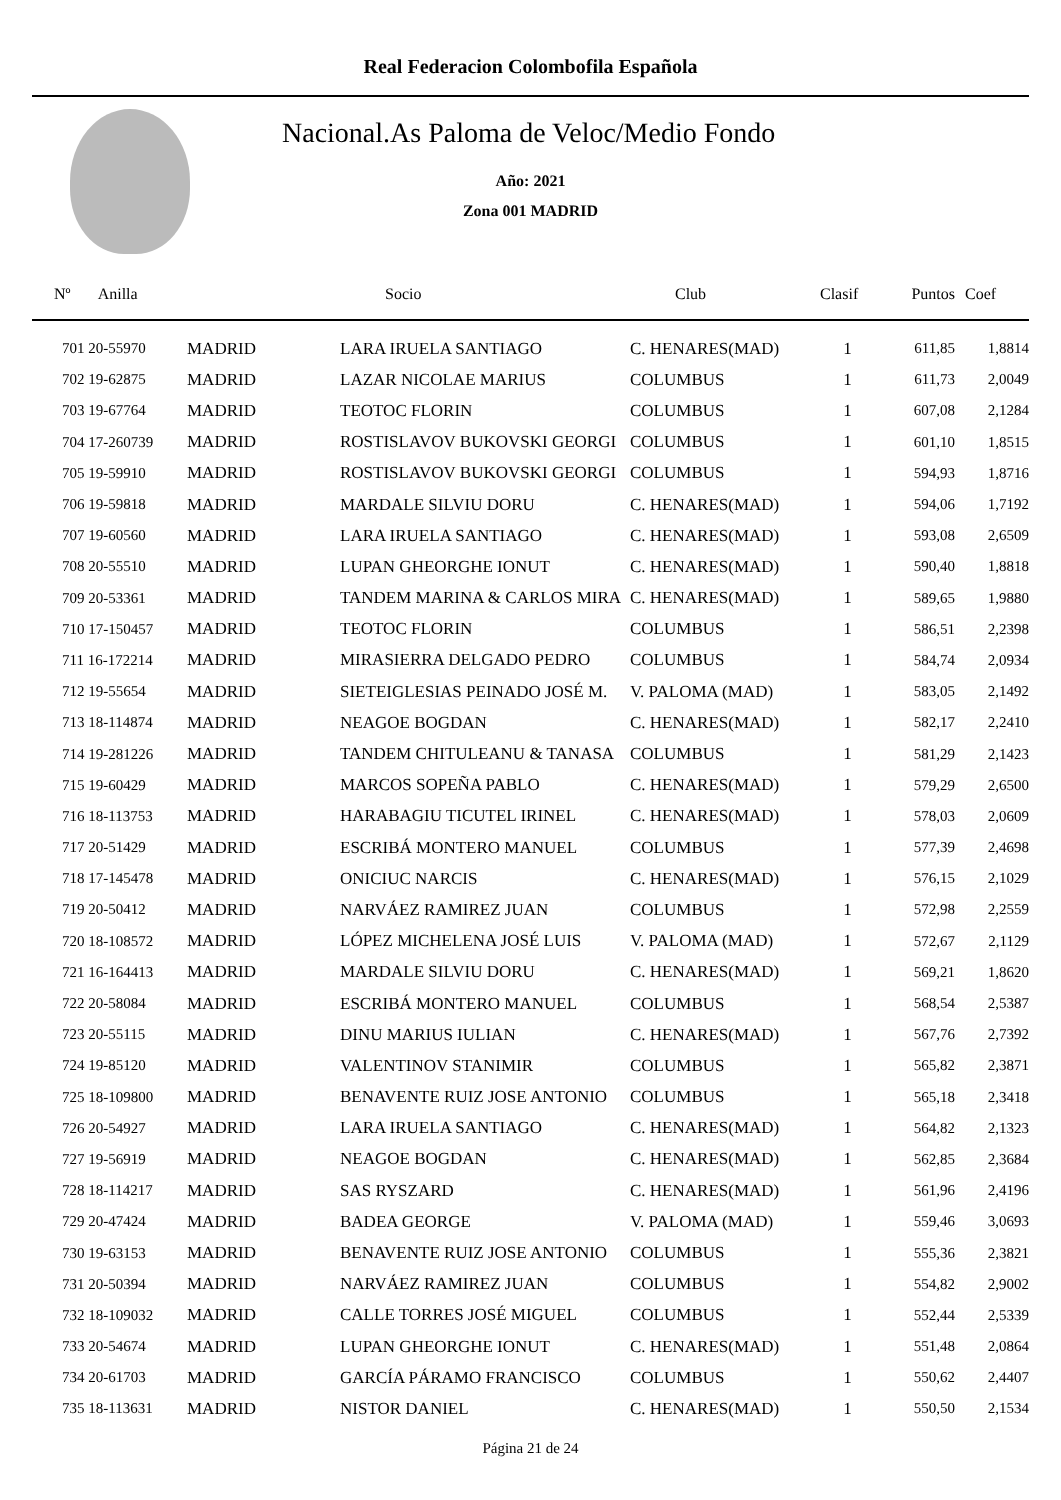Real Federacion Colombofila Española
Nacional.As Paloma de Veloc/Medio Fondo
Año: 2021
Zona 001 MADRID
| Nº Anilla | | Socio | Club | Clasif | Puntos | Coef |
| --- | --- | --- | --- | --- | --- | --- |
| 701 20-55970 | MADRID | LARA IRUELA SANTIAGO | C. HENARES(MAD) | 1 | 611,85 | 1,8814 |
| 702 19-62875 | MADRID | LAZAR NICOLAE MARIUS | COLUMBUS | 1 | 611,73 | 2,0049 |
| 703 19-67764 | MADRID | TEOTOC FLORIN | COLUMBUS | 1 | 607,08 | 2,1284 |
| 704 17-260739 | MADRID | ROSTISLAVOV BUKOVSKI GEORGI | COLUMBUS | 1 | 601,10 | 1,8515 |
| 705 19-59910 | MADRID | ROSTISLAVOV BUKOVSKI GEORGI | COLUMBUS | 1 | 594,93 | 1,8716 |
| 706 19-59818 | MADRID | MARDALE SILVIU DORU | C. HENARES(MAD) | 1 | 594,06 | 1,7192 |
| 707 19-60560 | MADRID | LARA IRUELA SANTIAGO | C. HENARES(MAD) | 1 | 593,08 | 2,6509 |
| 708 20-55510 | MADRID | LUPAN GHEORGHE IONUT | C. HENARES(MAD) | 1 | 590,40 | 1,8818 |
| 709 20-53361 | MADRID | TANDEM MARINA & CARLOS MIRA | C. HENARES(MAD) | 1 | 589,65 | 1,9880 |
| 710 17-150457 | MADRID | TEOTOC FLORIN | COLUMBUS | 1 | 586,51 | 2,2398 |
| 711 16-172214 | MADRID | MIRASIERRA DELGADO PEDRO | COLUMBUS | 1 | 584,74 | 2,0934 |
| 712 19-55654 | MADRID | SIETEIGLESIAS PEINADO JOSÉ M. | V. PALOMA (MAD) | 1 | 583,05 | 2,1492 |
| 713 18-114874 | MADRID | NEAGOE BOGDAN | C. HENARES(MAD) | 1 | 582,17 | 2,2410 |
| 714 19-281226 | MADRID | TANDEM CHITULEANU & TANASA | COLUMBUS | 1 | 581,29 | 2,1423 |
| 715 19-60429 | MADRID | MARCOS SOPEÑA PABLO | C. HENARES(MAD) | 1 | 579,29 | 2,6500 |
| 716 18-113753 | MADRID | HARABAGIU TICUTEL IRINEL | C. HENARES(MAD) | 1 | 578,03 | 2,0609 |
| 717 20-51429 | MADRID | ESCRIBÁ MONTERO MANUEL | COLUMBUS | 1 | 577,39 | 2,4698 |
| 718 17-145478 | MADRID | ONICIUC NARCIS | C. HENARES(MAD) | 1 | 576,15 | 2,1029 |
| 719 20-50412 | MADRID | NARVÁEZ RAMIREZ JUAN | COLUMBUS | 1 | 572,98 | 2,2559 |
| 720 18-108572 | MADRID | LÓPEZ MICHELENA JOSÉ LUIS | V. PALOMA (MAD) | 1 | 572,67 | 2,1129 |
| 721 16-164413 | MADRID | MARDALE SILVIU DORU | C. HENARES(MAD) | 1 | 569,21 | 1,8620 |
| 722 20-58084 | MADRID | ESCRIBÁ MONTERO MANUEL | COLUMBUS | 1 | 568,54 | 2,5387 |
| 723 20-55115 | MADRID | DINU MARIUS IULIAN | C. HENARES(MAD) | 1 | 567,76 | 2,7392 |
| 724 19-85120 | MADRID | VALENTINOV STANIMIR | COLUMBUS | 1 | 565,82 | 2,3871 |
| 725 18-109800 | MADRID | BENAVENTE RUIZ JOSE ANTONIO | COLUMBUS | 1 | 565,18 | 2,3418 |
| 726 20-54927 | MADRID | LARA IRUELA SANTIAGO | C. HENARES(MAD) | 1 | 564,82 | 2,1323 |
| 727 19-56919 | MADRID | NEAGOE BOGDAN | C. HENARES(MAD) | 1 | 562,85 | 2,3684 |
| 728 18-114217 | MADRID | SAS RYSZARD | C. HENARES(MAD) | 1 | 561,96 | 2,4196 |
| 729 20-47424 | MADRID | BADEA GEORGE | V. PALOMA (MAD) | 1 | 559,46 | 3,0693 |
| 730 19-63153 | MADRID | BENAVENTE RUIZ JOSE ANTONIO | COLUMBUS | 1 | 555,36 | 2,3821 |
| 731 20-50394 | MADRID | NARVÁEZ RAMIREZ JUAN | COLUMBUS | 1 | 554,82 | 2,9002 |
| 732 18-109032 | MADRID | CALLE TORRES JOSÉ MIGUEL | COLUMBUS | 1 | 552,44 | 2,5339 |
| 733 20-54674 | MADRID | LUPAN GHEORGHE IONUT | C. HENARES(MAD) | 1 | 551,48 | 2,0864 |
| 734 20-61703 | MADRID | GARCÍA PÁRAMO FRANCISCO | COLUMBUS | 1 | 550,62 | 2,4407 |
| 735 18-113631 | MADRID | NISTOR DANIEL | C. HENARES(MAD) | 1 | 550,50 | 2,1534 |
Página 21 de 24